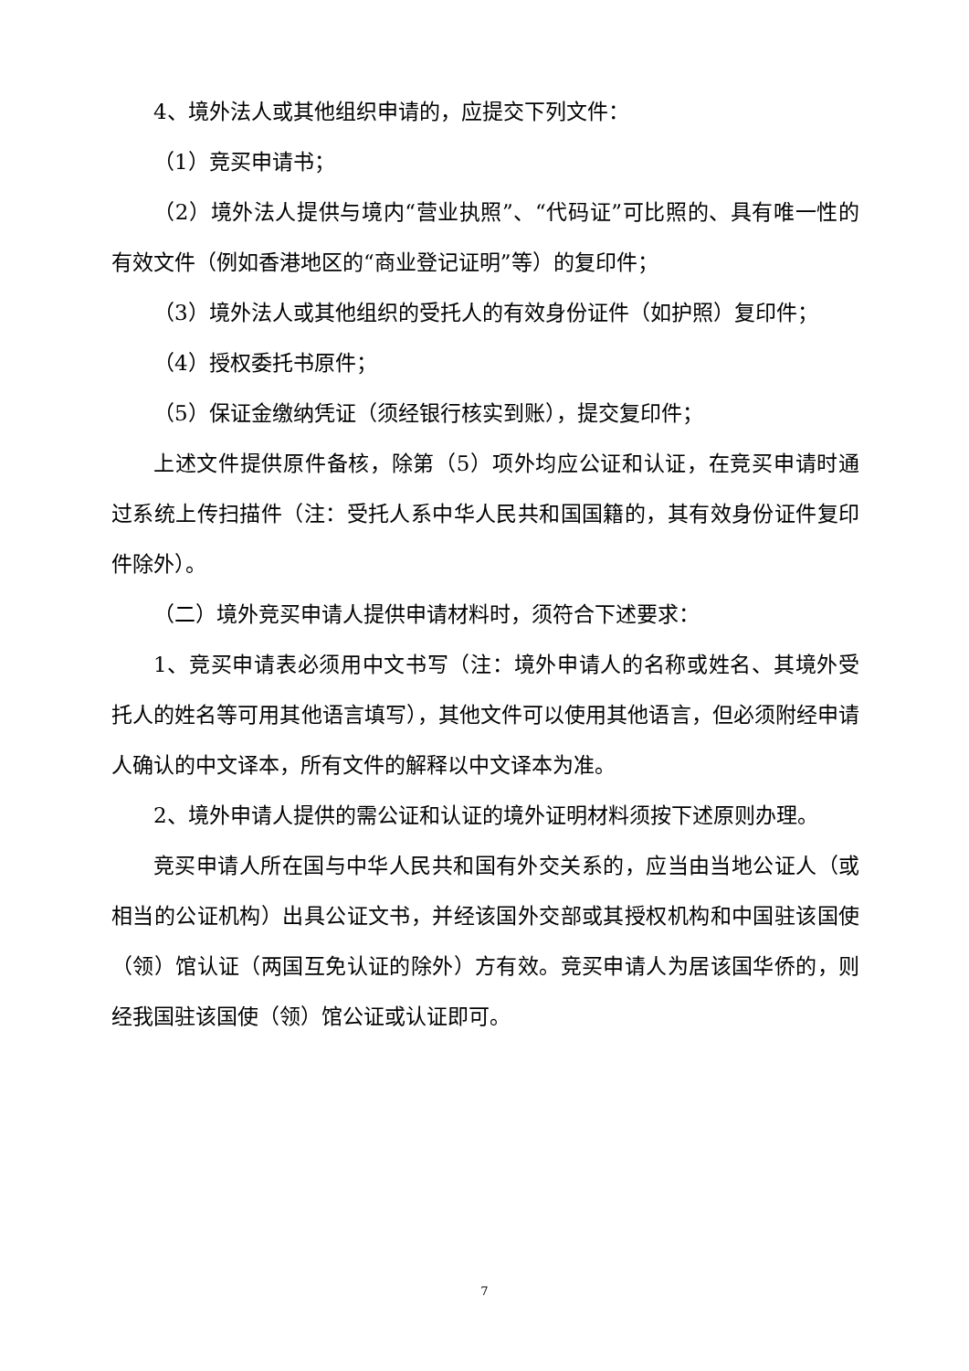4、境外法人或其他组织申请的，应提交下列文件：
（1）竞买申请书；
（2）境外法人提供与境内“营业执照”、“代码证”可比照的、具有唯一性的有效文件（例如香港地区的“商业登记证明”等）的复印件；
（3）境外法人或其他组织的受托人的有效身份证件（如护照）复印件；
（4）授权委托书原件；
（5）保证金缴纳凭证（须经银行核实到账），提交复印件；
上述文件提供原件备核，除第（5）项外均应公证和认证，在竞买申请时通过系统上传扫描件（注：受托人系中华人民共和国国籍的，其有效身份证件复印件除外）。
（二）境外竞买申请人提供申请材料时，须符合下述要求：
1、竞买申请表必须用中文书写（注：境外申请人的名称或姓名、其境外受托人的姓名等可用其他语言填写），其他文件可以使用其他语言，但必须附经申请人确认的中文译本，所有文件的解释以中文译本为准。
2、境外申请人提供的需公证和认证的境外证明材料须按下述原则办理。
竞买申请人所在国与中华人民共和国有外交关系的，应当由当地公证人（或相当的公证机构）出具公证文书，并经该国外交部或其授权机构和中国驻该国使（领）馆认证（两国互免认证的除外）方有效。竞买申请人为居该国华侨的，则经我国驻该国使（领）馆公证或认证即可。
7